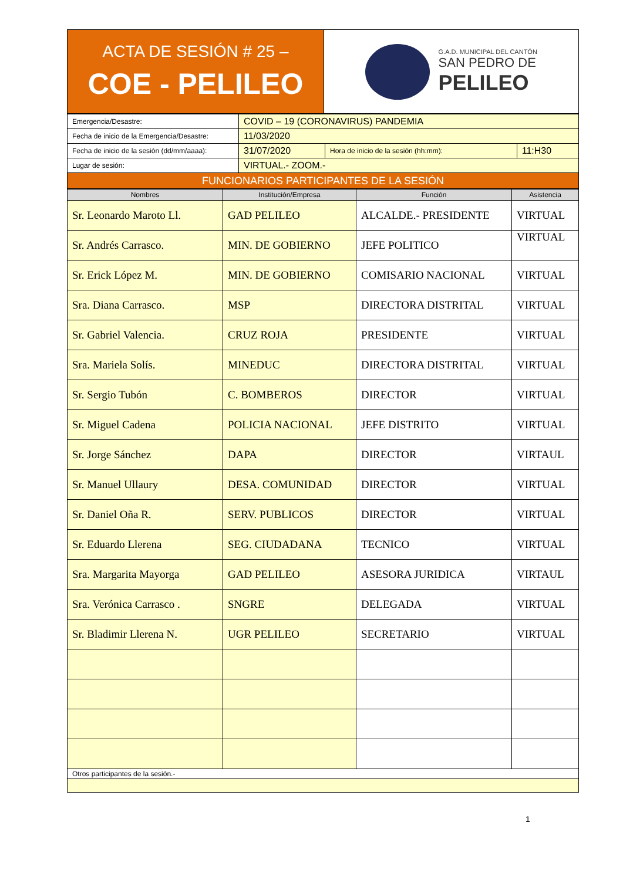| ACTA DE SESIÓN # 25 – COE - PELILEO | G.A.D. MUNICIPAL DEL CANTÓN SAN PEDRO DE PELILEO |
| Emergencia/Desastre: | COVID – 19 (CORONAVIRUS) PANDEMIA | | |
| Fecha de inicio de la Emergencia/Desastre: | 11/03/2020 | | |
| Fecha de inicio de la sesión (dd/mm/aaaa): | 31/07/2020 | Hora de inicio de la sesión (hh:mm): | 11:H30 |
| Lugar de sesión: | VIRTUAL.- ZOOM.- | | |
| FUNCIONARIOS PARTICIPANTES DE LA SESIÓN | | | |
| Nombres | Institución/Empresa | Función | Asistencia |
| --- | --- | --- | --- |
| Sr. Leonardo Maroto Ll. | GAD PELILEO | ALCALDE.- PRESIDENTE | VIRTUAL |
| Sr. Andrés Carrasco. | MIN. DE GOBIERNO | JEFE POLITICO | VIRTUAL |
| Sr. Erick López M. | MIN. DE GOBIERNO | COMISARIO NACIONAL | VIRTUAL |
| Sra. Diana Carrasco. | MSP | DIRECTORA DISTRITAL | VIRTUAL |
| Sr. Gabriel Valencia. | CRUZ ROJA | PRESIDENTE | VIRTUAL |
| Sra. Mariela Solís. | MINEDUC | DIRECTORA DISTRITAL | VIRTUAL |
| Sr. Sergio Tubón | C. BOMBEROS | DIRECTOR | VIRTUAL |
| Sr. Miguel Cadena | POLICIA NACIONAL | JEFE DISTRITO | VIRTUAL |
| Sr. Jorge Sánchez | DAPA | DIRECTOR | VIRTAUL |
| Sr. Manuel Ullaury | DESA. COMUNIDAD | DIRECTOR | VIRTUAL |
| Sr. Daniel Oña R. | SERV. PUBLICOS | DIRECTOR | VIRTUAL |
| Sr. Eduardo Llerena | SEG. CIUDADANA | TECNICO | VIRTUAL |
| Sra. Margarita Mayorga | GAD PELILEO | ASESORA JURIDICA | VIRTAUL |
| Sra. Verónica Carrasco . | SNGRE | DELEGADA | VIRTUAL |
| Sr. Bladimir Llerena N. | UGR PELILEO | SECRETARIO | VIRTUAL |
| Otros participantes de la sesión.- | | | |
1